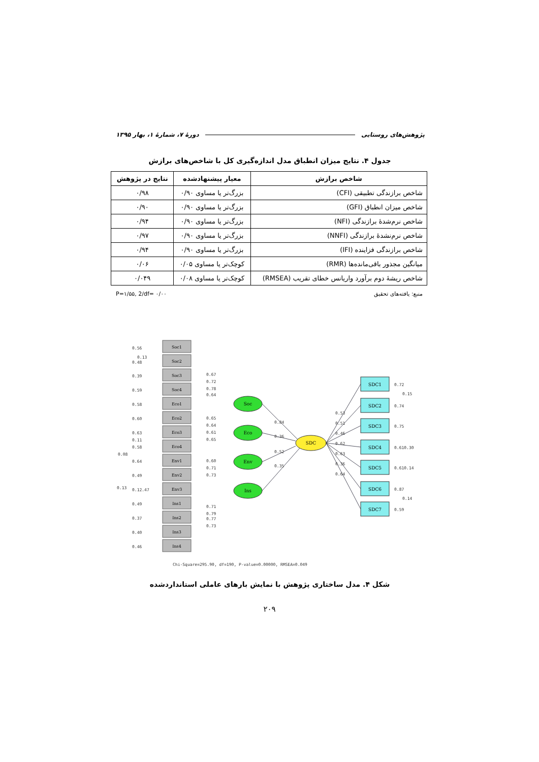پژوهش‌های روستایی دورهٔ ۷، شمارهٔ ۱، بهار ۱۳۹۵
جدول ۴. نتایج میزان انطباق مدل اندازه‌گیری کل با شاخص‌های برازش
| شاخص برازش | معیار پیشنهادشده | نتایج در پژوهش |
| --- | --- | --- |
| شاخص برازندگی تطبیقی (CFI) | بزرگ‌تر یا مساوی ۰/۹۰ | ۰/۹۸ |
| شاخص میزان انطباق (GFI) | بزرگ‌تر یا مساوی ۰/۹۰ | ۰/۹۰ |
| شاخص نرم‌شدهٔ برازندگی (NFI) | بزرگ‌تر یا مساوی ۰/۹۰ | ۰/۹۴ |
| شاخص نرم‌نشدهٔ برازندگی (NNFI) | بزرگ‌تر یا مساوی ۰/۹۰ | ۰/۹۷ |
| شاخص برازندگی فزاینده (IFI) | بزرگ‌تر یا مساوی ۰/۹۰ | ۰/۹۴ |
| میانگین مجذور باقی‌مانده‌ها (RMR) | کوچک‌تر یا مساوی ۰/۰۵ | ۰/۰۶ |
| شاخص ریشهٔ دوم برآورد واریانس خطای تقریب (RMSEA) | کوچک‌تر یا مساوی ۰/۰۸ | ۰/۰۴۹ |
P=۱/۵۵, 2/df= ۰/۰۰ منبع: یافته‌های تحقیق
Soc1
Soc2
Soc3
Soc4
Eco1
Eco2
Eco3
Eco4
Env1
Env2
Env3
Ins1
Ins2
Ins3
Ins4
Soc
Eco
Env
Ins
SDC
SDC1
SDC2
SDC3
SDC4
SDC5
SDC6
SDC7
0.56
0.13
0.48
0.39
0.59
0.58
0.60
0.63
0.11
0.58
0.08
0.64
0.49
0.13
0.12.47
0.49
0.37
0.40
0.46
0.67
0.72
0.78
0.64
0.65
0.64
0.61
0.65
0.60
0.71
0.73
0.71
0.79
0.77
0.73
0.84
0.36
0.52
0.35
0.53
0.51
0.46
0.62
0.63
0.36
0.64
0.72
0.15
0.74
0.75
0.610.30
0.610.14
0.87
0.14
0.59
Chi-Square=295.90, df=190, P-value=0.00000, RMSEA=0.049
شکل ۴. مدل ساختاری پژوهش با نمایش بارهای عاملی استانداردشده
۲۰۹